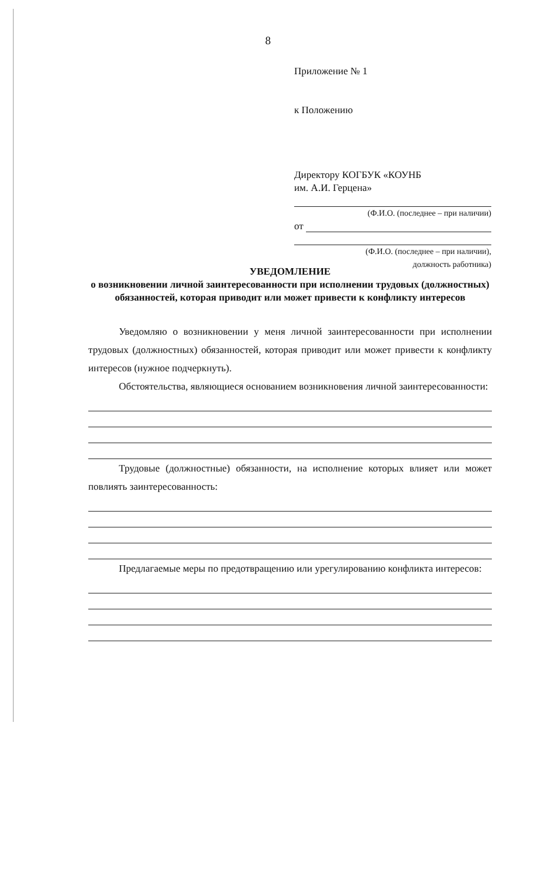8
Приложение № 1
к Положению
Директору КОГБУК «КОУНБ
им. А.И. Герцена»
(Ф.И.О. (последнее – при наличии)
от
(Ф.И.О. (последнее – при наличии),
должность работника)
УВЕДОМЛЕНИЕ
о возникновении личной заинтересованности при исполнении трудовых (должностных) обязанностей, которая приводит или может привести к конфликту интересов
Уведомляю о возникновении у меня личной заинтересованности при исполнении трудовых (должностных) обязанностей, которая приводит или может привести к конфликту интересов (нужное подчеркнуть).
Обстоятельства, являющиеся основанием возникновения личной заинтересованности:
Трудовые (должностные) обязанности, на исполнение которых влияет или может повлиять заинтересованность:
Предлагаемые меры по предотвращению или урегулированию конфликта интересов: